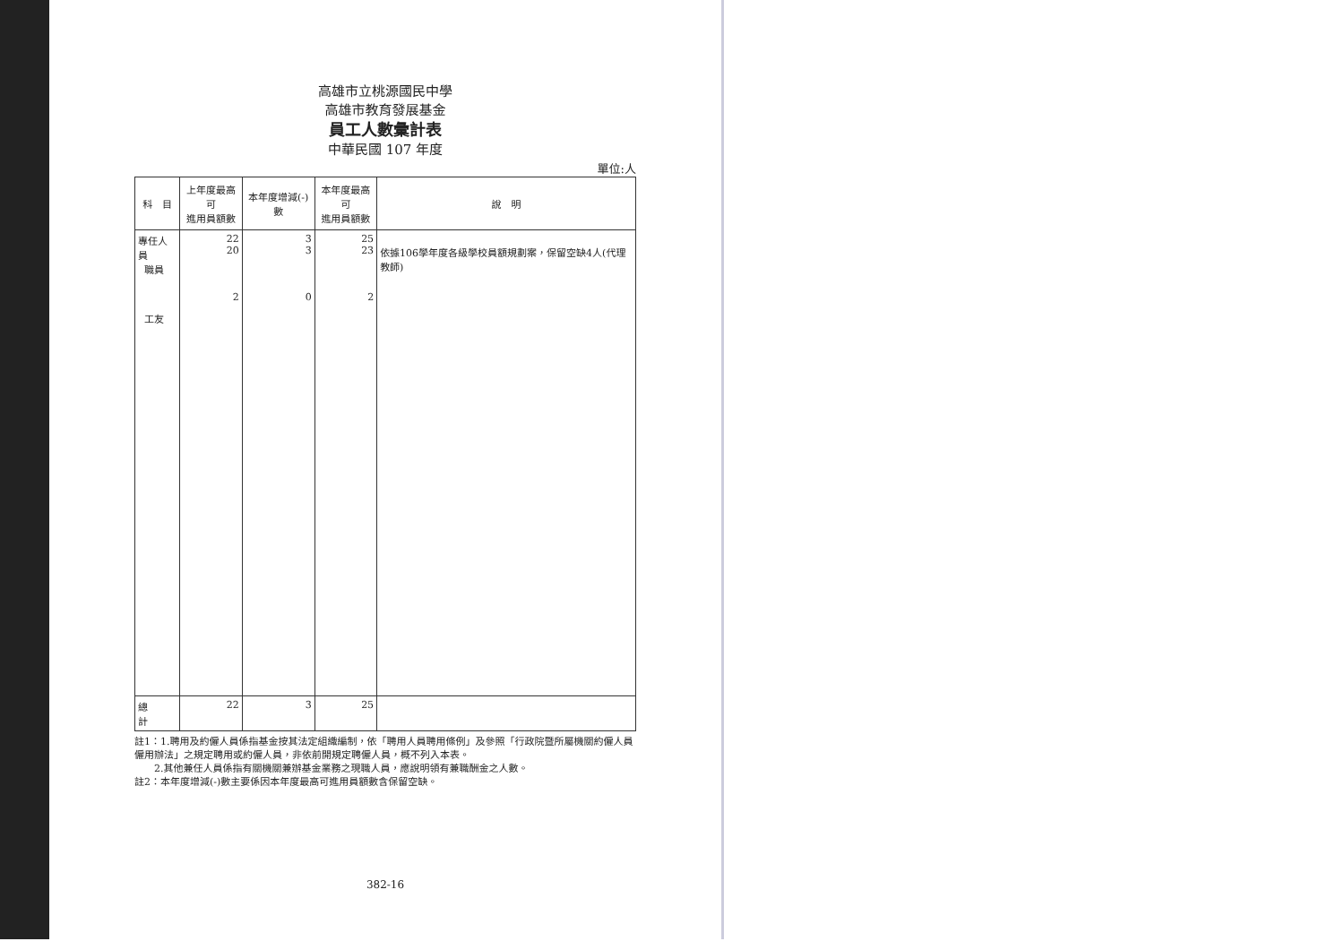高雄市立桃源國民中學
高雄市教育發展基金
員工人數彙計表
中華民國 107 年度
單位:人
| 科 目 | 上年度最高可 進用員額數 | 本年度增減(-)數 | 本年度最高可 進用員額數 | 說 明 |
| --- | --- | --- | --- | --- |
| 專任人員 職員 工友 | 22 20 2 | 3 3 0 | 25 23 2 | 依據106學年度各級學校員額規劃案，保留空缺4人(代理教師) |
| 總 計 | 22 | 3 | 25 | |
註1：1.聘用及約僱人員係指基金按其法定組織編制，依「聘用人員聘用條例」及參照「行政院暨所屬機關約僱人員僱用辦法」之規定聘用或約僱人員，非依前開規定聘僱人員，概不列入本表。
　　2.其他兼任人員係指有關機關兼辦基金業務之現職人員，應說明領有兼職酬金之人數。
註2：本年度增減(-)數主要係因本年度最高可進用員額數含保留空缺。
382-16